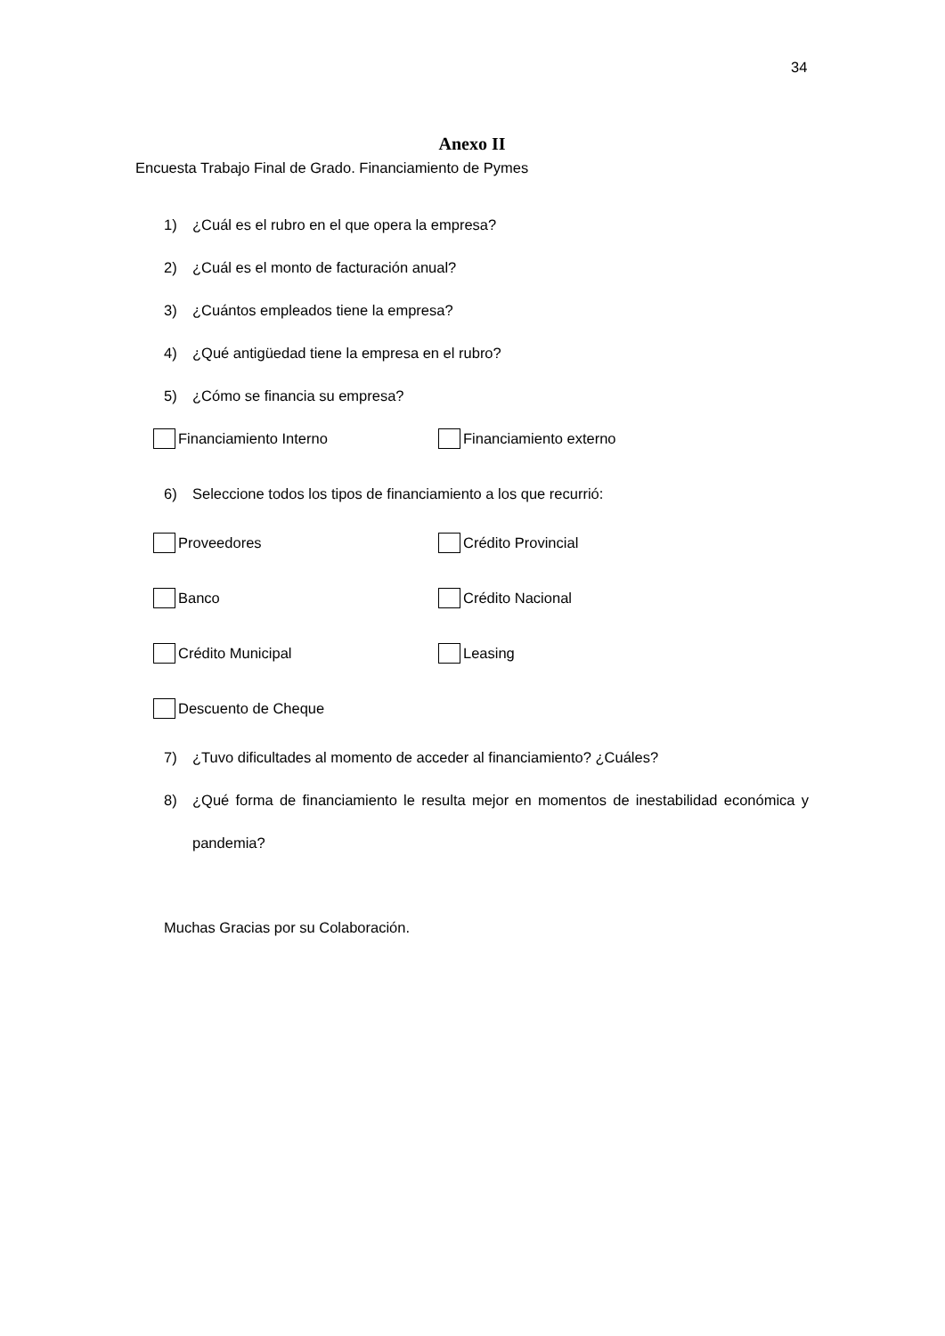34
Anexo II
Encuesta Trabajo Final de Grado. Financiamiento de Pymes
1) ¿Cuál es el rubro en el que opera la empresa?
2) ¿Cuál es el monto de facturación anual?
3) ¿Cuántos empleados tiene la empresa?
4) ¿Qué antigüedad tiene la empresa en el rubro?
5) ¿Cómo se financia su empresa?
Financiamiento Interno Financiamiento externo
6) Seleccione todos los tipos de financiamiento a los que recurrió:
Proveedores Crédito Provincial
Banco Crédito Nacional
Crédito Municipal Leasing
Descuento de Cheque
7) ¿Tuvo dificultades al momento de acceder al financiamiento? ¿Cuáles?
8) ¿Qué forma de financiamiento le resulta mejor en momentos de inestabilidad económica y pandemia?
Muchas Gracias por su Colaboración.